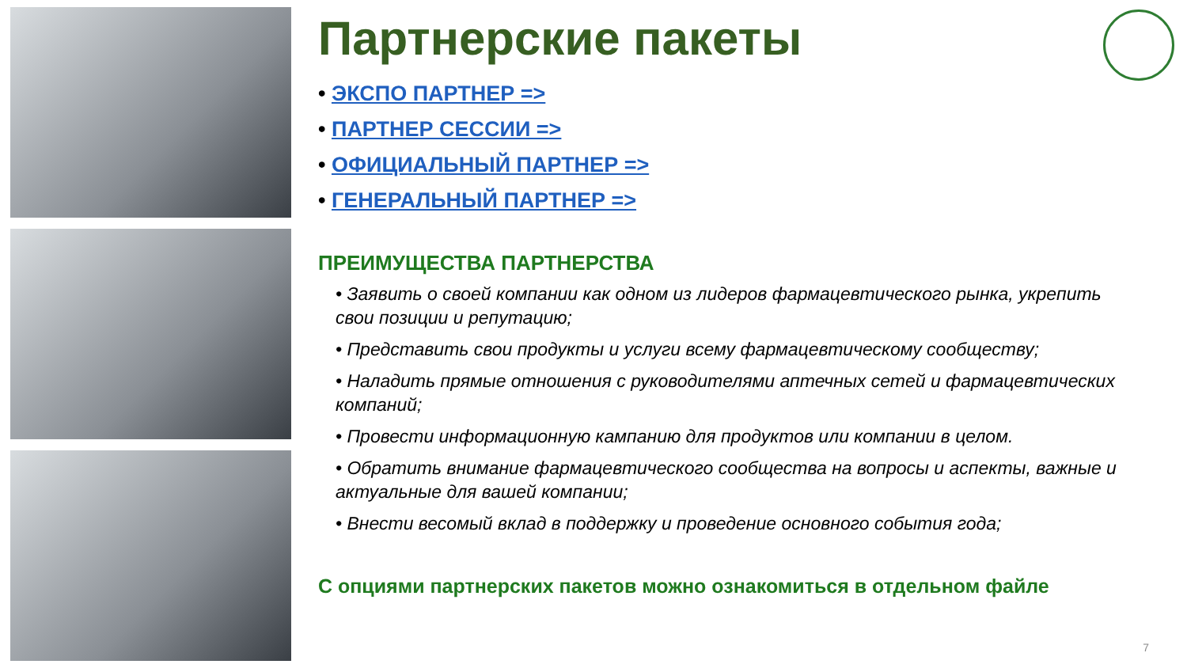Партнерские пакеты
• ЭКСПО ПАРТНЕР =>
• ПАРТНЕР СЕССИИ =>
• ОФИЦИАЛЬНЫЙ ПАРТНЕР =>
• ГЕНЕРАЛЬНЫЙ ПАРТНЕР =>
ПРЕИМУЩЕСТВА ПАРТНЕРСТВА
• Заявить о своей компании как одном из лидеров фармацевтического рынка, укрепить свои позиции и репутацию;
• Представить свои продукты и услуги всему фармацевтическому сообществу;
• Наладить прямые отношения с руководителями аптечных сетей и фармацевтических компаний;
• Провести информационную кампанию для продуктов или компании в целом.
• Обратить внимание фармацевтического сообщества на вопросы и аспекты, важные и актуальные для вашей компании;
• Внести весомый вклад в поддержку и проведение основного события года;
С опциями партнерских пакетов можно ознакомиться в отдельном файле
7